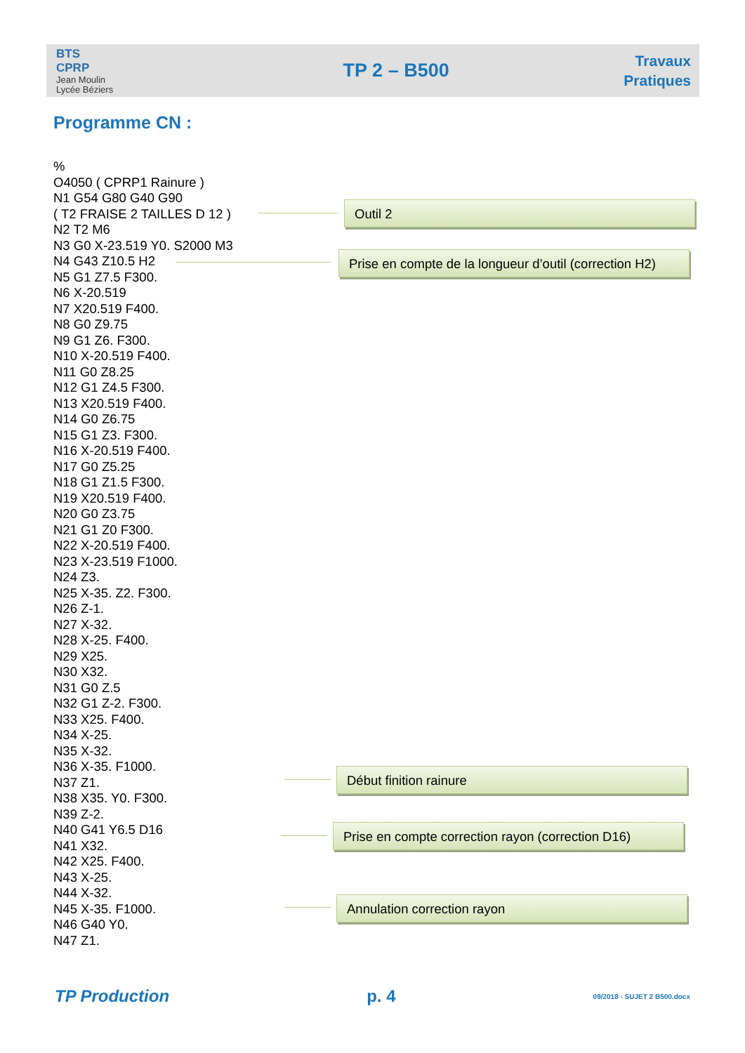BTS
CPRP
Jean Moulin
Lycée Béziers
TP 2 – B500
Travaux
Pratiques
Programme CN :
%
O4050 ( CPRP1 Rainure )
N1 G54 G80 G40 G90
( T2 FRAISE 2 TAILLES D 12 )
N2 T2 M6
N3 G0 X-23.519 Y0. S2000 M3
N4 G43 Z10.5 H2
N5 G1 Z7.5 F300.
N6 X-20.519
N7 X20.519 F400.
N8 G0 Z9.75
N9 G1 Z6. F300.
N10 X-20.519 F400.
N11 G0 Z8.25
N12 G1 Z4.5 F300.
N13 X20.519 F400.
N14 G0 Z6.75
N15 G1 Z3. F300.
N16 X-20.519 F400.
N17 G0 Z5.25
N18 G1 Z1.5 F300.
N19 X20.519 F400.
N20 G0 Z3.75
N21 G1 Z0 F300.
N22 X-20.519 F400.
N23 X-23.519 F1000.
N24 Z3.
N25 X-35. Z2. F300.
N26 Z-1.
N27 X-32.
N28 X-25. F400.
N29 X25.
N30 X32.
N31 G0 Z.5
N32 G1 Z-2. F300.
N33 X25. F400.
N34 X-25.
N35 X-32.
N36 X-35. F1000.
N37 Z1.
N38 X35. Y0. F300.
N39 Z-2.
N40 G41 Y6.5 D16
N41 X32.
N42 X25. F400.
N43 X-25.
N44 X-32.
N45 X-35. F1000.
N46 G40 Y0.
N47 Z1.
Outil 2
Prise en compte de la longueur d’outil (correction H2)
Début finition rainure
Prise en compte correction rayon (correction D16)
Annulation correction rayon
TP Production p. 4 09/2018 - SUJET 2 B500.docx